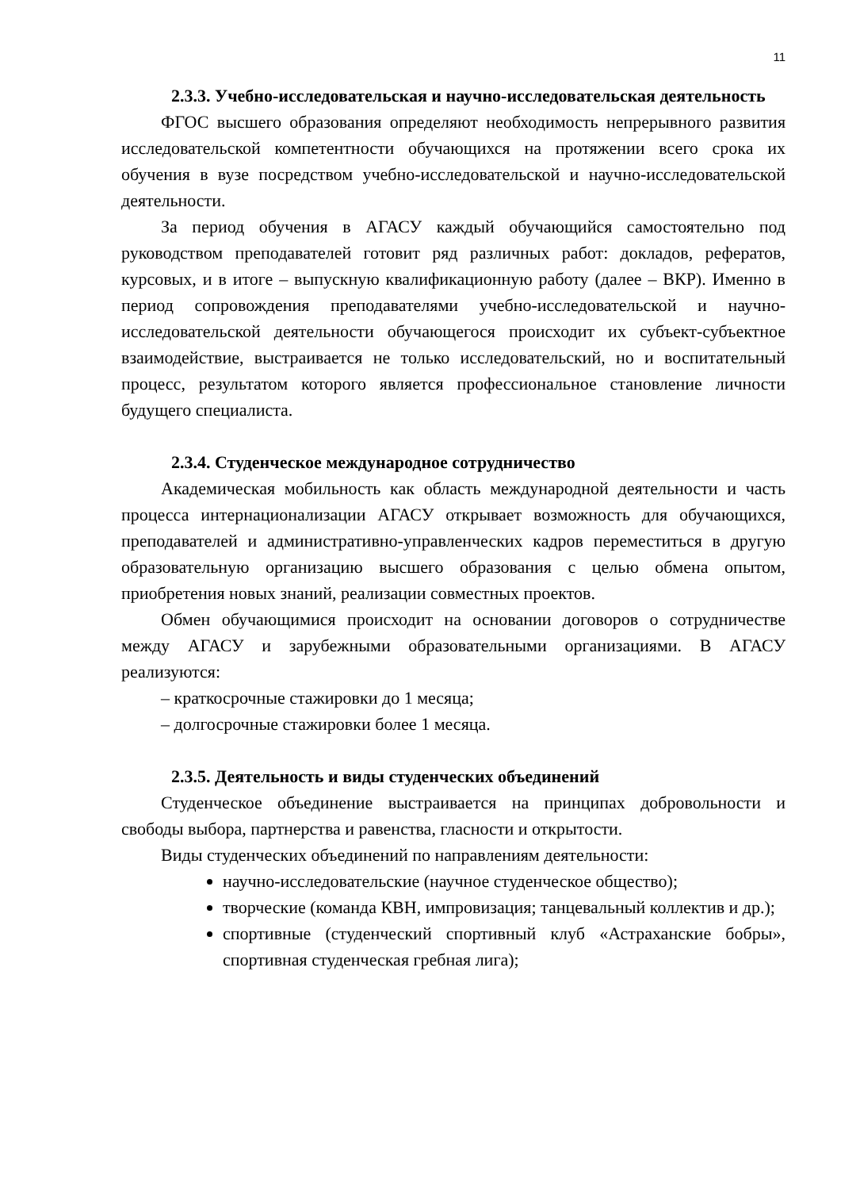11
2.3.3. Учебно-исследовательская и научно-исследовательская деятельность
ФГОС высшего образования определяют необходимость непрерывного развития исследовательской компетентности обучающихся на протяжении всего срока их обучения в вузе посредством учебно-исследовательской и научно-исследовательской деятельности.
За период обучения в АГАСУ каждый обучающийся самостоятельно под руководством преподавателей готовит ряд различных работ: докладов, рефератов, курсовых, и в итоге – выпускную квалификационную работу (далее – ВКР). Именно в период сопровождения преподавателями учебно-исследовательской и научно-исследовательской деятельности обучающегося происходит их субъект-субъектное взаимодействие, выстраивается не только исследовательский, но и воспитательный процесс, результатом которого является профессиональное становление личности будущего специалиста.
2.3.4. Студенческое международное сотрудничество
Академическая мобильность как область международной деятельности и часть процесса интернационализации АГАСУ открывает возможность для обучающихся, преподавателей и административно-управленческих кадров переместиться в другую образовательную организацию высшего образования с целью обмена опытом, приобретения новых знаний, реализации совместных проектов.
Обмен обучающимися происходит на основании договоров о сотрудничестве между АГАСУ и зарубежными образовательными организациями. В АГАСУ реализуются:
– краткосрочные стажировки до 1 месяца;
– долгосрочные стажировки более 1 месяца.
2.3.5. Деятельность и виды студенческих объединений
Студенческое объединение выстраивается на принципах добровольности и свободы выбора, партнерства и равенства, гласности и открытости.
Виды студенческих объединений по направлениям деятельности:
научно-исследовательские (научное студенческое общество);
творческие (команда КВН, импровизация; танцевальный коллектив и др.);
спортивные (студенческий спортивный клуб «Астраханские бобры», спортивная студенческая гребная лига);